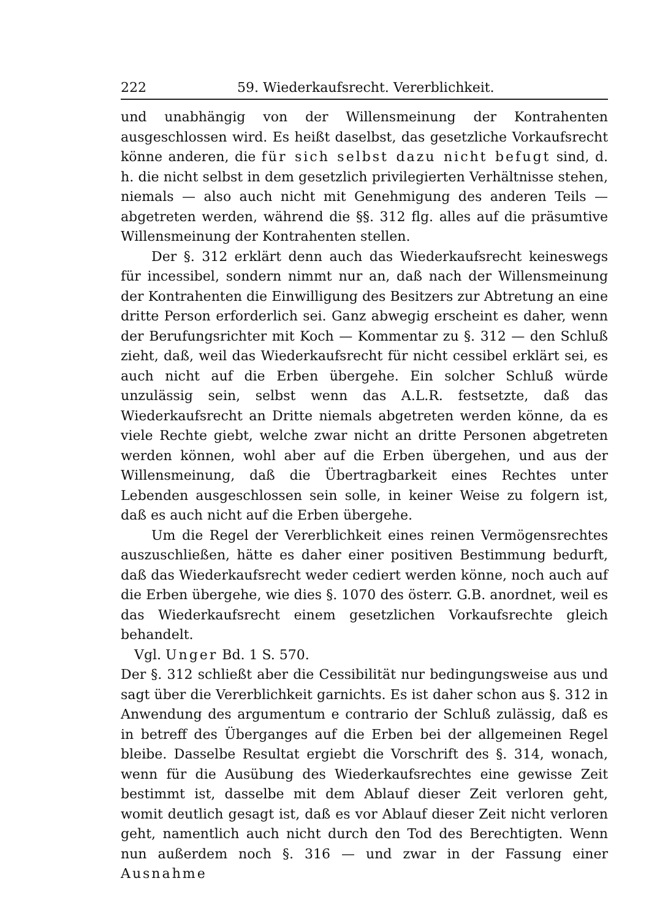222 59. Wiederkaufsrecht. Vererblichkeit.
und unabhängig von der Willensmeinung der Kontrahenten ausgeschlossen wird. Es heißt daselbst, das gesetzliche Vorkaufsrecht könne anderen, die für sich selbst dazu nicht befugt sind, d. h. die nicht selbst in dem gesetzlich privilegierten Verhältnisse stehen, niemals — also auch nicht mit Genehmigung des anderen Teils — abgetreten werden, während die §§. 312 flg. alles auf die präsumtive Willensmeinung der Kontrahenten stellen.
Der §. 312 erklärt denn auch das Wiederkaufsrecht keineswegs für incessibel, sondern nimmt nur an, daß nach der Willensmeinung der Kontrahenten die Einwilligung des Besitzers zur Abtretung an eine dritte Person erforderlich sei. Ganz abwegig erscheint es daher, wenn der Berufungsrichter mit Koch — Kommentar zu §. 312 — den Schluß zieht, daß, weil das Wiederkaufsrecht für nicht cessibel erklärt sei, es auch nicht auf die Erben übergehe. Ein solcher Schluß würde unzulässig sein, selbst wenn das A.L.R. festsetzte, daß das Wiederkaufsrecht an Dritte niemals abgetreten werden könne, da es viele Rechte giebt, welche zwar nicht an dritte Personen abgetreten werden können, wohl aber auf die Erben übergehen, und aus der Willensmeinung, daß die Übertragbarkeit eines Rechtes unter Lebenden ausgeschlossen sein solle, in keiner Weise zu folgern ist, daß es auch nicht auf die Erben übergehe.
Um die Regel der Vererblichkeit eines reinen Vermögensrechtes auszuschließen, hätte es daher einer positiven Bestimmung bedurft, daß das Wiederkaufsrecht weder cediert werden könne, noch auch auf die Erben übergehe, wie dies §. 1070 des österr. G.B. anordnet, weil es das Wiederkaufsrecht einem gesetzlichen Vorkaufsrechte gleich behandelt.
Vgl. Unger Bd. 1 S. 570.
Der §. 312 schließt aber die Cessibilität nur bedingungsweise aus und sagt über die Vererblichkeit garnichts. Es ist daher schon aus §. 312 in Anwendung des argumentum e contrario der Schluß zulässig, daß es in betreff des Überganges auf die Erben bei der allgemeinen Regel bleibe. Dasselbe Resultat ergiebt die Vorschrift des §. 314, wonach, wenn für die Ausübung des Wiederkaufsrechtes eine gewisse Zeit bestimmt ist, dasselbe mit dem Ablauf dieser Zeit verloren geht, womit deutlich gesagt ist, daß es vor Ablauf dieser Zeit nicht verloren geht, namentlich auch nicht durch den Tod des Berechtigten. Wenn nun außerdem noch §. 316 — und zwar in der Fassung einer Ausnahme